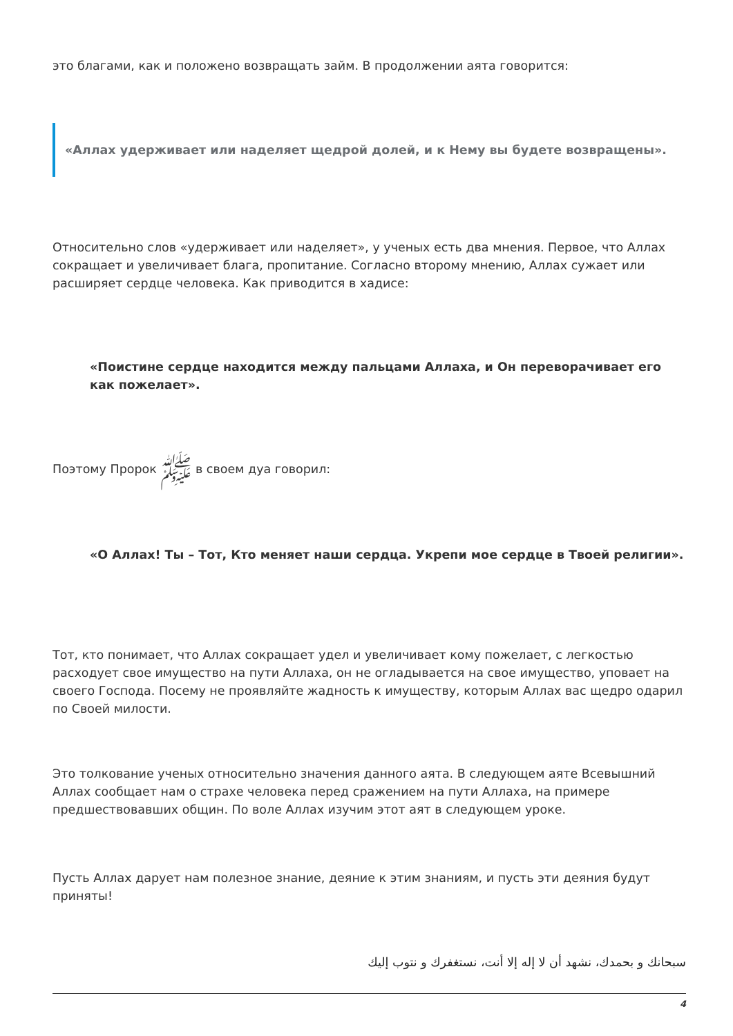это благами, как и положено возвращать займ. В продолжении аята говорится:
«Аллах удерживает или наделяет щедрой долей, и к Нему вы будете возвращены».
Относительно слов «удерживает или наделяет», у ученых есть два мнения. Первое, что Аллах сокращает и увеличивает блага, пропитание. Согласно второму мнению, Аллах сужает или расширяет сердце человека. Как приводится в хадисе:
«Поистине сердце находится между пальцами Аллаха, и Он переворачивает его как пожелает».
Поэтому Пророк ﷺ в своем дуа говорил:
«О Аллах! Ты – Тот, Кто меняет наши сердца. Укрепи мое сердце в Твоей религии».
Тот, кто понимает, что Аллах сокращает удел и увеличивает кому пожелает, с легкостью расходует свое имущество на пути Аллаха, он не огладывается на свое имущество, уповает на своего Господа. Посему не проявляйте жадность к имуществу, которым Аллах вас щедро одарил по Своей милости.
Это толкование ученых относительно значения данного аята. В следующем аяте Всевышний Аллах сообщает нам о страхе человека перед сражением на пути Аллаха, на примере предшествовавших общин. По воле Аллах изучим этот аят в следующем уроке.
Пусть Аллах дарует нам полезное знание, деяние к этим знаниям, и пусть эти деяния будут приняты!
سبحانك و بحمدك، نشهد أن لا إله إلا أنت، نستغفرك و نتوب إليك
4